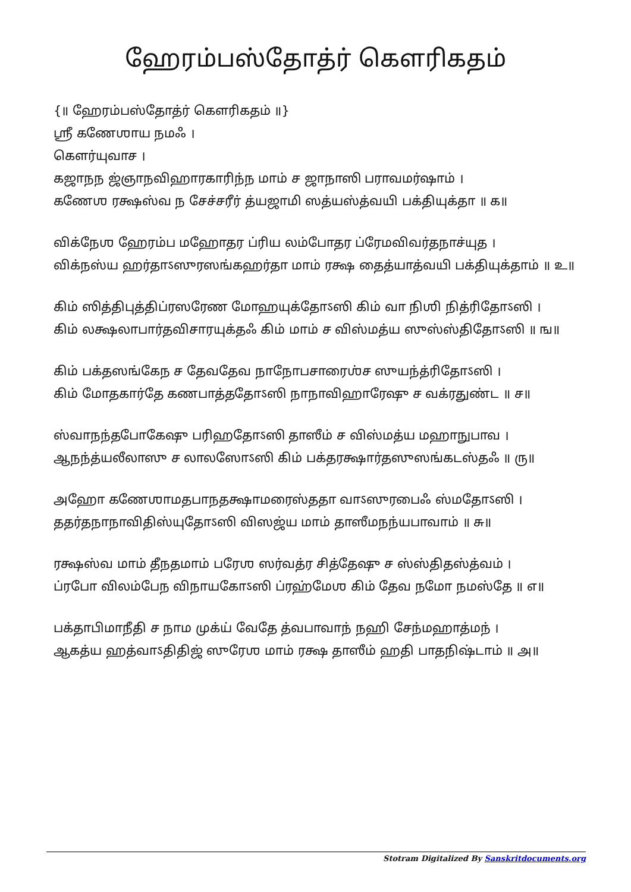ஹேரம்பஸ்தோத்ர் கௌரிகதம்
{॥ ஹேரம்பஸ்தோத்ர் கௌரிகதம் ॥}
ஶ்ரீ கணேஶாய நமஃ ।
கௌர்யுவாச ।
கஜாநந ஜ்ஞாநவிஹாரகாரிந்ந மாம் ச ஜாநாஸி பராவமர்ஷாம் ।
கணேஶ ரக்ஷஸ்வ ந சேச்சரீர் த்யஜாமி ஸத்யஸ்த்வயி பக்தியுக்தா ॥ க॥
விக்நேஶ ஹேரம்ப மஹோதர ப்ரிய லம்போதர ப்ரேமவிவர்தநாச்யுத ।
விக்நஸ்ய ஹர்தாऽஸுரஸங்கஹர்தா மாம் ரக்ஷ தைத்யாத்வயி பக்தியுக்தாம் ॥ உ॥
கிம் ஸித்திபுத்திப்ரஸரேண மோஹயுக்தோऽஸி கிம் வா நிஶி நித்ரிதோऽஸி ।
கிம் லக்ஷலாபார்தவிசாரயுக்தஃ கிம் மாம் ச விஸ்மத்ய ஸுஸ்ஸ்திதோऽஸி ॥ ங॥
கிம் பக்தஸங்கேந ச தேவதேவ நாநோபசாரைஶ்ச ஸுயந்த்ரிதோऽஸி ।
கிம் மோதகார்தே கணபாத்ததோऽஸி நாநாவிஹாரேஷு ச வக்ரதுண்ட ॥ ச॥
ஸ்வாநந்தபோகேஷு பரிஹதோऽஸி தாஸீம் ச விஸ்மத்ய மஹாநுபாவ ।
ஆநந்த்யலீலாஸு ச லாலஸோऽஸி கிம் பக்தரக்ஷார்தஸுஸங்கடஸ்தஃ ॥ ரு॥
அஹோ கணேஶாமதபாநதக்ஷாமரைஸ்ததா வாऽஸுரபைஃ ஸ்மதோऽஸி ।
ததர்தநாநாவிதிஸ்யுதோऽஸி விஸஜ்ய மாம் தாஸீமநந்யபாவாம் ॥ சு॥
ரக்ஷஸ்வ மாம் தீநதமாம் பரேஶ ஸர்வத்ர சித்தேஷு ச ஸ்ஸ்திதஸ்த்வம் ।
ப்ரபோ விலம்பேந விநாயகோऽஸி ப்ரஹ்மேஶ கிம் தேவ நமோ நமஸ்தே ॥ எ॥
பக்தாபிமாநீதி ச நாம முக்ய் வேதே த்வபாவாந் நஹி சேந்மஹாத்மந் ।
ஆகத்ய ஹத்வாऽதிதிஜ் ஸுரேஶ மாம் ரக்ஷ தாஸீம் ஹதி பாதநிஷ்டாம் ॥ அ॥
Stotram Digitalized By Sanskritdocuments.org